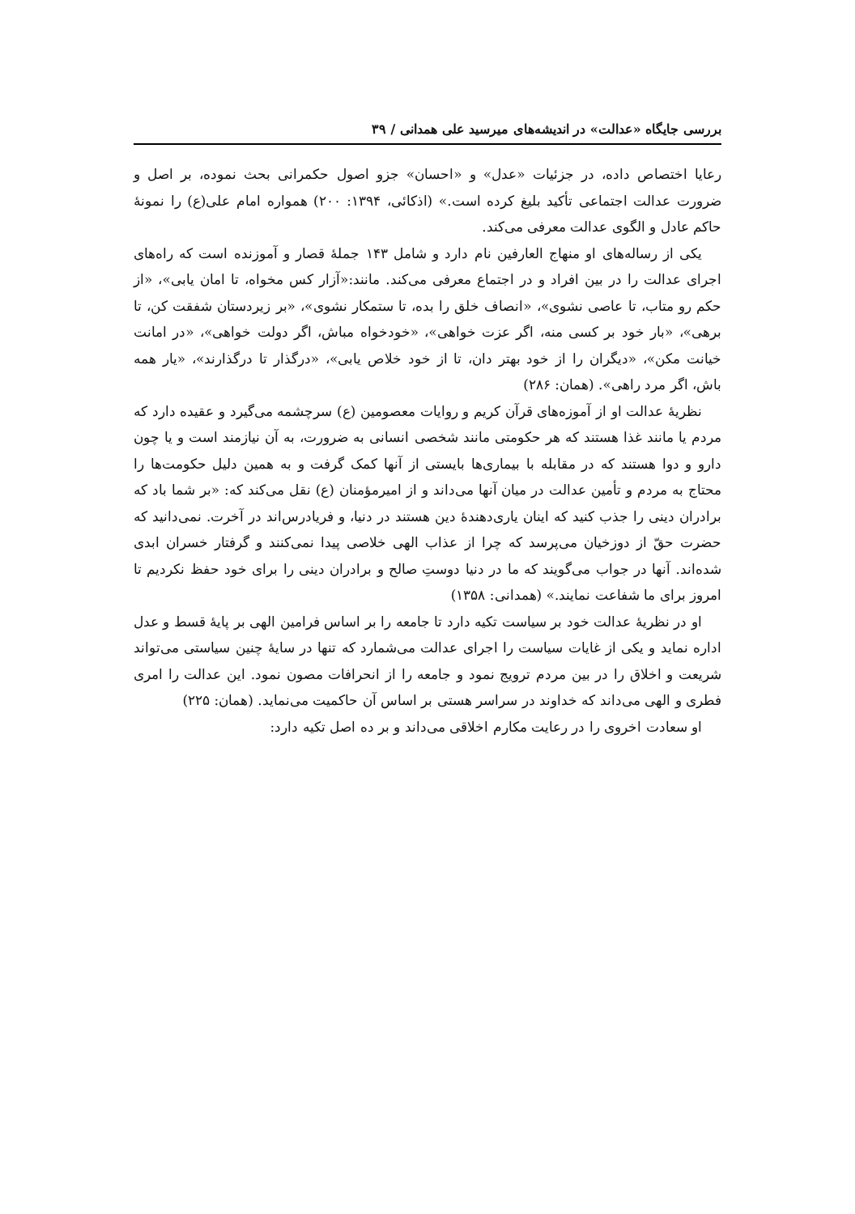بررسی جایگاه «عدالت» در اندیشه‌های میرسید علی همدانی / ۳۹
رعایا اختصاص داده، در جزئیات «عدل» و «احسان» جزو اصول حکمرانی بحث نموده، بر اصل و ضرورت عدالت اجتماعی تأکید بلیغ کرده است.» (اذکائی، ۱۳۹۴: ۲۰۰) همواره امام علی(ع) را نمونهٔ حاکم عادل و الگوی عدالت معرفی می‌کند.
یکی از رساله‌های او منهاج العارفین نام دارد و شامل ۱۴۳ جملهٔ قصار و آموزنده است که راه‌های اجرای عدالت را در بین افراد و در اجتماع معرفی می‌کند. مانند:«آزار کس مخواه، تا امان یابی»، «از حکم رو متاب، تا عاصی نشوی»، «انصاف خلق را بده، تا ستمکار نشوی»، «بر زیردستان شفقت کن، تا برهی»، «بار خود بر کسی منه، اگر عزت خواهی»، «خودخواه مباش، اگر دولت خواهی»، «در امانت خیانت مکن»، «دیگران را از خود بهتر دان، تا از خود خلاص یابی»، «درگذار تا درگذارند»، «یار همه باش، اگر مرد راهی». (همان: ۲۸۶)
نظریهٔ عدالت او از آموزه‌های قرآن کریم و روایات معصومین (ع) سرچشمه می‌گیرد و عقیده دارد که مردم یا مانند غذا هستند که هر حکومتی مانند شخصی انسانی به ضرورت، به آن نیازمند است و یا چون دارو و دوا هستند که در مقابله با بیماری‌ها بایستی از آنها کمک گرفت و به همین دلیل حکومت‌ها را محتاج به مردم و تأمین عدالت در میان آنها می‌داند و از امیرمؤمنان (ع) نقل می‌کند که: «بر شما باد که برادران دینی را جذب کنید که اینان یاری‌دهندهٔ دین هستند در دنیا، و فریادرس‌اند در آخرت. نمی‌دانید که حضرت حقّ از دوزخیان می‌پرسد که چرا از عذاب الهی خلاصی پیدا نمی‌کنند و گرفتار خسران ابدی شده‌اند. آنها در جواب می‌گویند که ما در دنیا دوستِ صالح و برادران دینی را برای خود حفظ نکردیم تا امروز برای ما شفاعت نمایند.» (همدانی: ۱۳۵۸)
او در نظریهٔ عدالت خود بر سیاست تکیه دارد تا جامعه را بر اساس فرامین الهی بر پایهٔ قسط و عدل اداره نماید و یکی از غایات سیاست را اجرای عدالت می‌شمارد که تنها در سایهٔ چنین سیاستی می‌تواند شریعت و اخلاق را در بین مردم ترویج نمود و جامعه را از انحرافات مصون نمود. این عدالت را امری فطری و الهی می‌داند که خداوند در سراسر هستی بر اساس آن حاکمیت می‌نماید. (همان: ۲۲۵)
او سعادت اخروی را در رعایت مکارم اخلاقی می‌داند و بر ده اصل تکیه دارد: